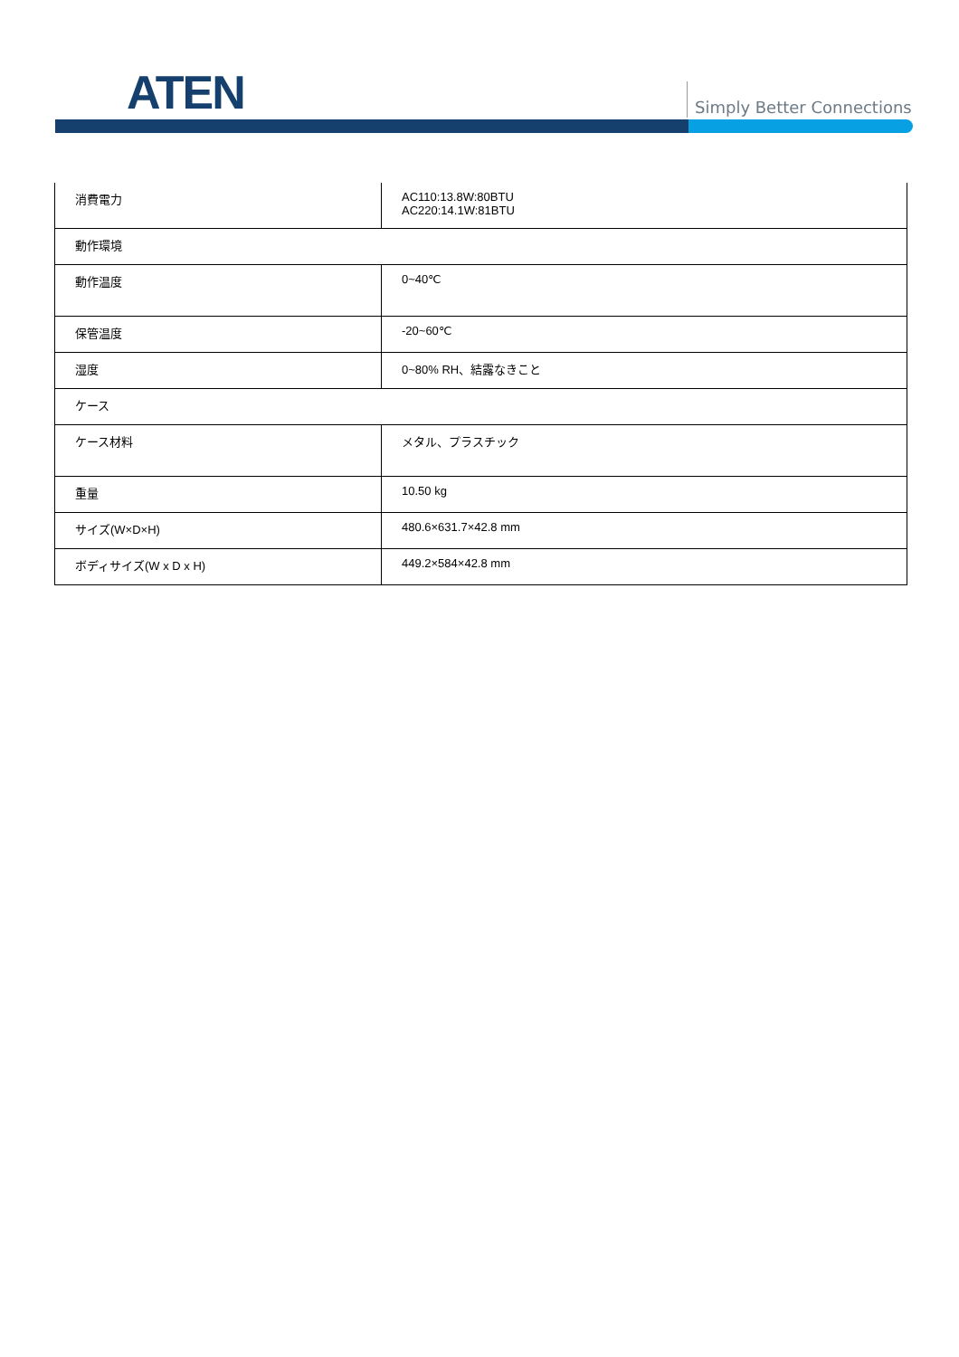ATEN Simply Better Connections
| 消費電力 | AC110:13.8W:80BTU AC220:14.1W:81BTU |
| 動作環境 | |
| 動作温度 | 0~40℃ |
| 保管温度 | -20~60℃ |
| 湿度 | 0~80% RH、結露なきこと |
| ケース | |
| ケース材料 | メタル、プラスチック |
| 重量 | 10.50 kg |
| サイズ(W×D×H) | 480.6×631.7×42.8 mm |
| ボディサイズ(W x D x H) | 449.2×584×42.8 mm |